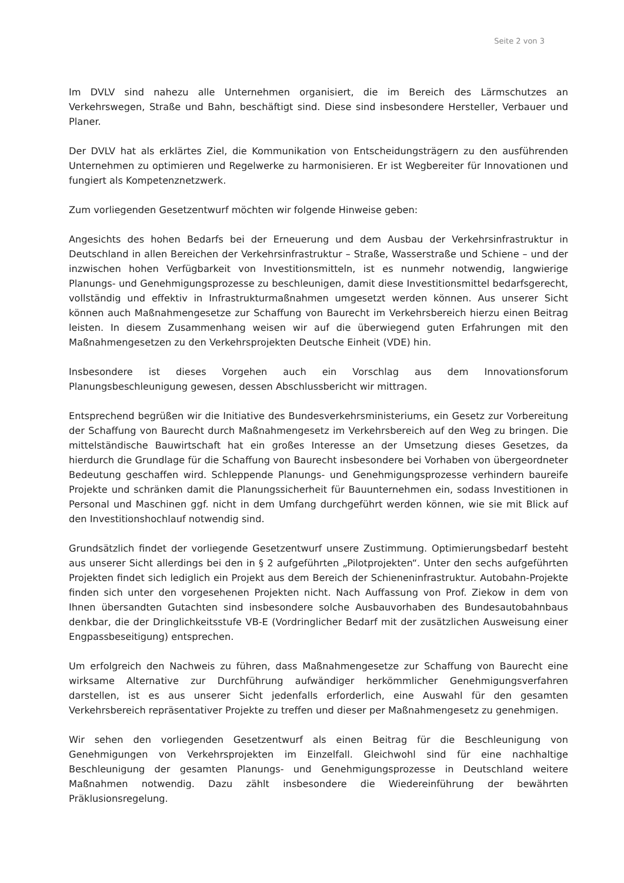Seite 2 von 3
Im DVLV sind nahezu alle Unternehmen organisiert, die im Bereich des Lärmschutzes an Verkehrswegen, Straße und Bahn, beschäftigt sind. Diese sind insbesondere Hersteller, Verbauer und Planer.
Der DVLV hat als erklärtes Ziel, die Kommunikation von Entscheidungsträgern zu den ausführenden Unternehmen zu optimieren und Regelwerke zu harmonisieren. Er ist Wegbereiter für Innovationen und fungiert als Kompetenznetzwerk.
Zum vorliegenden Gesetzentwurf möchten wir folgende Hinweise geben:
Angesichts des hohen Bedarfs bei der Erneuerung und dem Ausbau der Verkehrsinfrastruktur in Deutschland in allen Bereichen der Verkehrsinfrastruktur – Straße, Wasserstraße und Schiene – und der inzwischen hohen Verfügbarkeit von Investitionsmitteln, ist es nunmehr notwendig, langwierige Planungs- und Genehmigungsprozesse zu beschleunigen, damit diese Investitionsmittel bedarfsgerecht, vollständig und effektiv in Infrastrukturmaßnahmen umgesetzt werden können. Aus unserer Sicht können auch Maßnahmengesetze zur Schaffung von Baurecht im Verkehrsbereich hierzu einen Beitrag leisten. In diesem Zusammenhang weisen wir auf die überwiegend guten Erfahrungen mit den Maßnahmengesetzen zu den Verkehrsprojekten Deutsche Einheit (VDE) hin.
Insbesondere ist dieses Vorgehen auch ein Vorschlag aus dem Innovationsforum Planungsbeschleunigung gewesen, dessen Abschlussbericht wir mittragen.
Entsprechend begrüßen wir die Initiative des Bundesverkehrsministeriums, ein Gesetz zur Vorbereitung der Schaffung von Baurecht durch Maßnahmengesetz im Verkehrsbereich auf den Weg zu bringen. Die mittelständische Bauwirtschaft hat ein großes Interesse an der Umsetzung dieses Gesetzes, da hierdurch die Grundlage für die Schaffung von Baurecht insbesondere bei Vorhaben von übergeordneter Bedeutung geschaffen wird. Schleppende Planungs- und Genehmigungsprozesse verhindern baureife Projekte und schränken damit die Planungssicherheit für Bauunternehmen ein, sodass Investitionen in Personal und Maschinen ggf. nicht in dem Umfang durchgeführt werden können, wie sie mit Blick auf den Investitionshochlauf notwendig sind.
Grundsätzlich findet der vorliegende Gesetzentwurf unsere Zustimmung. Optimierungsbedarf besteht aus unserer Sicht allerdings bei den in § 2 aufgeführten „Pilotprojekten“. Unter den sechs aufgeführten Projekten findet sich lediglich ein Projekt aus dem Bereich der Schieneninfrastruktur. Autobahn-Projekte finden sich unter den vorgesehenen Projekten nicht. Nach Auffassung von Prof. Ziekow in dem von Ihnen übersandten Gutachten sind insbesondere solche Ausbauvorhaben des Bundesautobahnbaus denkbar, die der Dringlichkeitsstufe VB-E (Vordringlicher Bedarf mit der zusätzlichen Ausweisung einer Engpassbeseitigung) entsprechen.
Um erfolgreich den Nachweis zu führen, dass Maßnahmengesetze zur Schaffung von Baurecht eine wirksame Alternative zur Durchführung aufwändiger herkömmlicher Genehmigungsverfahren darstellen, ist es aus unserer Sicht jedenfalls erforderlich, eine Auswahl für den gesamten Verkehrsbereich repräsentativer Projekte zu treffen und dieser per Maßnahmengesetz zu genehmigen.
Wir sehen den vorliegenden Gesetzentwurf als einen Beitrag für die Beschleunigung von Genehmigungen von Verkehrsprojekten im Einzelfall. Gleichwohl sind für eine nachhaltige Beschleunigung der gesamten Planungs- und Genehmigungsprozesse in Deutschland weitere Maßnahmen notwendig. Dazu zählt insbesondere die Wiedereinführung der bewährten Präklusionsregelung.